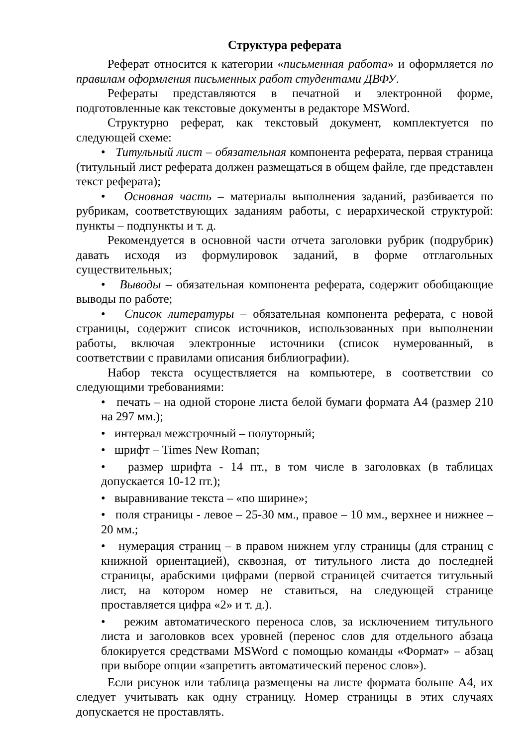Структура реферата
Реферат относится к категории «письменная работа» и оформляется по правилам оформления письменных работ студентами ДВФУ.
Рефераты представляются в печатной и электронной форме, подготовленные как текстовые документы в редакторе MSWord.
Структурно реферат, как текстовый документ, комплектуется по следующей схеме:
• Титульный лист – обязательная компонента реферата, первая страница (титульный лист реферата должен размещаться в общем файле, где представлен текст реферата);
• Основная часть – материалы выполнения заданий, разбивается по рубрикам, соответствующих заданиям работы, с иерархической структурой: пункты – подпункты и т. д.
Рекомендуется в основной части отчета заголовки рубрик (подрубрик) давать исходя из формулировок заданий, в форме отглагольных существительных;
• Выводы – обязательная компонента реферата, содержит обобщающие выводы по работе;
• Список литературы – обязательная компонента реферата, с новой страницы, содержит список источников, использованных при выполнении работы, включая электронные источники (список нумерованный, в соответствии с правилами описания библиографии).
Набор текста осуществляется на компьютере, в соответствии со следующими требованиями:
• печать – на одной стороне листа белой бумаги формата А4 (размер 210 на 297 мм.);
• интервал межстрочный – полуторный;
• шрифт – Times New Roman;
• размер шрифта - 14 пт., в том числе в заголовках (в таблицах допускается 10-12 пт.);
• выравнивание текста – «по ширине»;
• поля страницы - левое – 25-30 мм., правое – 10 мм., верхнее и нижнее – 20 мм.;
• нумерация страниц – в правом нижнем углу страницы (для страниц с книжной ориентацией), сквозная, от титульного листа до последней страницы, арабскими цифрами (первой страницей считается титульный лист, на котором номер не ставиться, на следующей странице проставляется цифра «2» и т. д.).
• режим автоматического переноса слов, за исключением титульного листа и заголовков всех уровней (перенос слов для отдельного абзаца блокируется средствами MSWord с помощью команды «Формат» – абзац при выборе опции «запретить автоматический перенос слов»).
Если рисунок или таблица размещены на листе формата больше А4, их следует учитывать как одну страницу. Номер страницы в этих случаях допускается не проставлять.